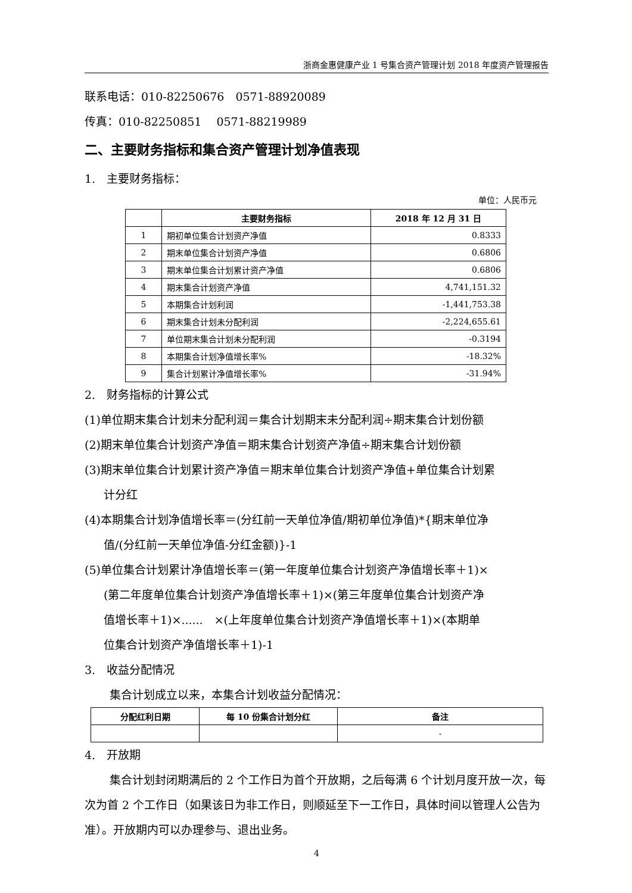浙商金惠健康产业 1 号集合资产管理计划 2018 年度资产管理报告
联系电话：010-82250676　0571-88920089
传真：010-82250851　 0571-88219989
二、主要财务指标和集合资产管理计划净值表现
1.　主要财务指标：
单位：人民币元
| | 主要财务指标 | 2018 年 12 月 31 日 |
| --- | --- | --- |
| 1 | 期初单位集合计划资产净值 | 0.8333 |
| 2 | 期末单位集合计划资产净值 | 0.6806 |
| 3 | 期末单位集合计划累计资产净值 | 0.6806 |
| 4 | 期末集合计划资产净值 | 4,741,151.32 |
| 5 | 本期集合计划利润 | -1,441,753.38 |
| 6 | 期末集合计划未分配利润 | -2,224,655.61 |
| 7 | 单位期末集合计划未分配利润 | -0.3194 |
| 8 | 本期集合计划净值增长率% | -18.32% |
| 9 | 集合计划累计净值增长率% | -31.94% |
2.　财务指标的计算公式
(1)单位期末集合计划未分配利润＝集合计划期末未分配利润÷期末集合计划份额
(2)期末单位集合计划资产净值＝期末集合计划资产净值÷期末集合计划份额
(3)期末单位集合计划累计资产净值＝期末单位集合计划资产净值+单位集合计划累
计分红
(4)本期集合计划净值增长率＝(分红前一天单位净值/期初单位净值)*{期末单位净
值/(分红前一天单位净值-分红金额)}-1
(5)单位集合计划累计净值增长率＝(第一年度单位集合计划资产净值增长率＋1)×
(第二年度单位集合计划资产净值增长率＋1)×(第三年度单位集合计划资产净
值增长率＋1)×......　×(上年度单位集合计划资产净值增长率＋1)×(本期单
位集合计划资产净值增长率＋1)-1
3.　收益分配情况
集合计划成立以来，本集合计划收益分配情况：
| 分配红利日期 | 每 10 份集合计划分红 | 备注 |
| --- | --- | --- |
| | | - |
4.　开放期
集合计划封闭期满后的 2 个工作日为首个开放期，之后每满 6 个计划月度开放一次，每次为首 2 个工作日（如果该日为非工作日，则顺延至下一工作日，具体时间以管理人公告为准）。开放期内可以办理参与、退出业务。
4